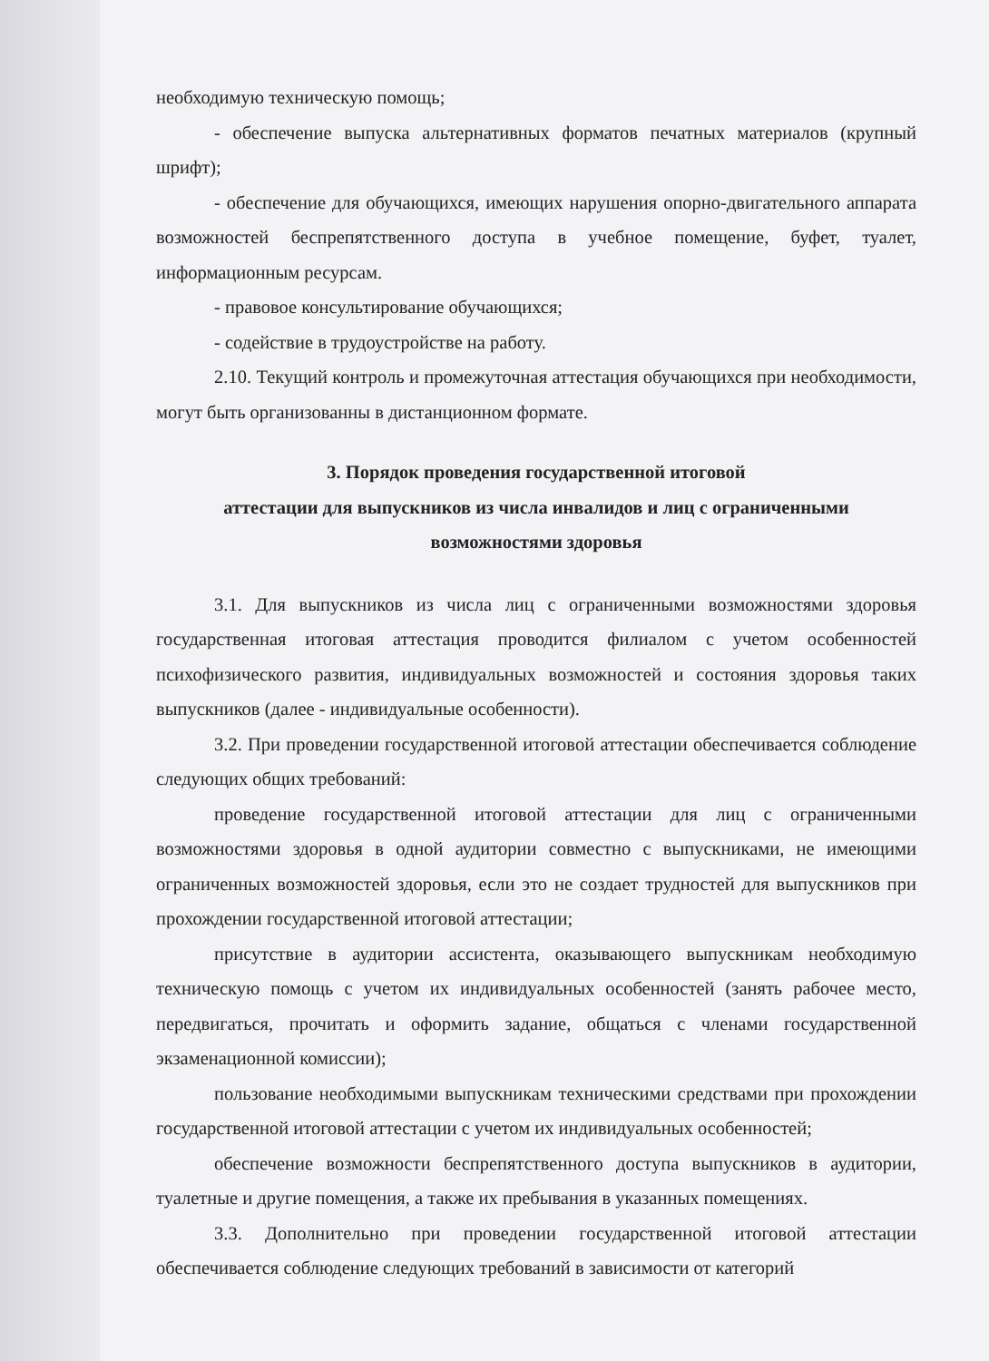необходимую техническую помощь;
- обеспечение выпуска альтернативных форматов печатных материалов (крупный шрифт);
- обеспечение для обучающихся, имеющих нарушения опорно-двигательного аппарата возможностей беспрепятственного доступа в учебное помещение, буфет, туалет, информационным ресурсам.
- правовое консультирование обучающихся;
- содействие в трудоустройстве на работу.
2.10. Текущий контроль и промежуточная аттестация обучающихся при необходимости, могут быть организованны в дистанционном формате.
3. Порядок проведения государственной итоговой
аттестации для выпускников из числа инвалидов и лиц с ограниченными
возможностями здоровья
3.1. Для выпускников из числа лиц с ограниченными возможностями здоровья государственная итоговая аттестация проводится филиалом с учетом особенностей психофизического развития, индивидуальных возможностей и состояния здоровья таких выпускников (далее - индивидуальные особенности).
3.2. При проведении государственной итоговой аттестации обеспечивается соблюдение следующих общих требований:
проведение государственной итоговой аттестации для лиц с ограниченными возможностями здоровья в одной аудитории совместно с выпускниками, не имеющими ограниченных возможностей здоровья, если это не создает трудностей для выпускников при прохождении государственной итоговой аттестации;
присутствие в аудитории ассистента, оказывающего выпускникам необходимую техническую помощь с учетом их индивидуальных особенностей (занять рабочее место, передвигаться, прочитать и оформить задание, общаться с членами государственной экзаменационной комиссии);
пользование необходимыми выпускникам техническими средствами при прохождении государственной итоговой аттестации с учетом их индивидуальных особенностей;
обеспечение возможности беспрепятственного доступа выпускников в аудитории, туалетные и другие помещения, а также их пребывания в указанных помещениях.
3.3. Дополнительно при проведении государственной итоговой аттестации обеспечивается соблюдение следующих требований в зависимости от категорий